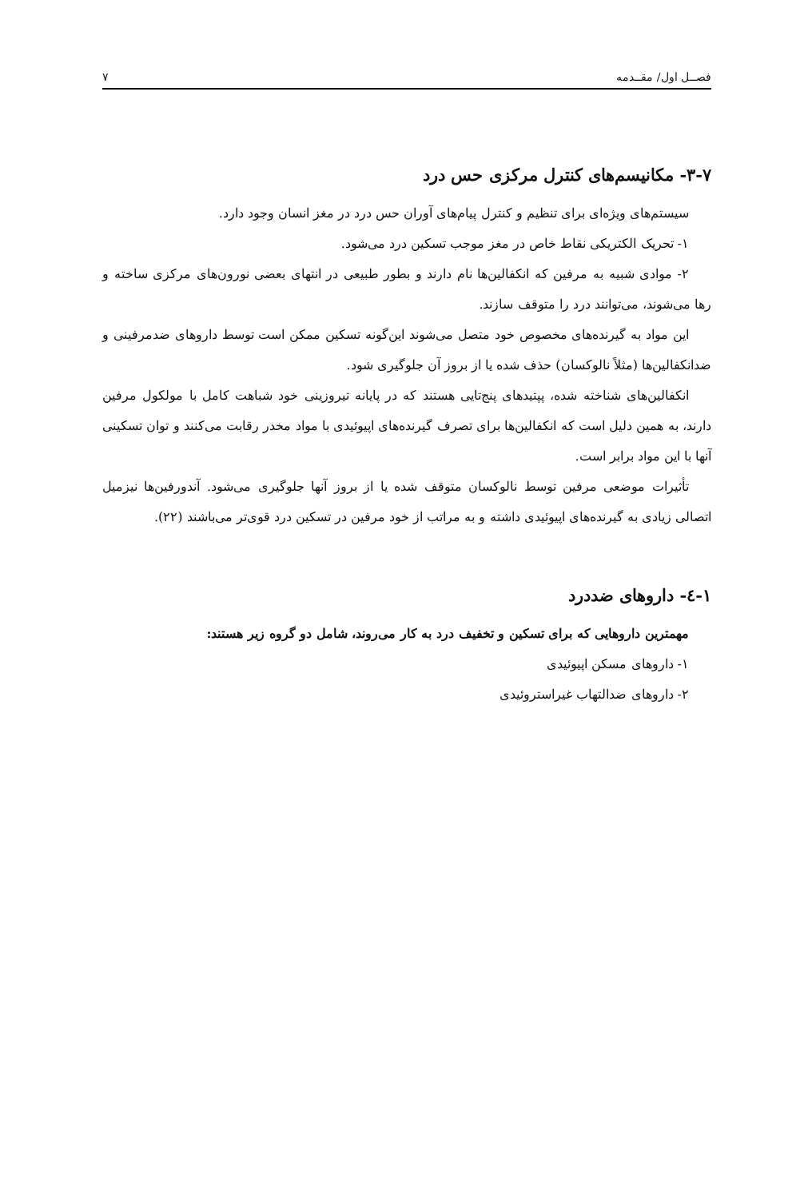فصــل اول/ مقــدمه ۷
۳-۷- مکانیسم‌های کنترل مرکزی حس درد
سیستم‌های ویژه‌ای برای تنظیم و کنترل پیام‌های آوران حس درد در مغز انسان وجود دارد.
۱- تحریک الکتریکی نقاط خاص در مغز موجب تسکین درد می‌شود.
۲- موادی شبیه به مرفین که انکفالین‌ها نام دارند و بطور طبیعی در انتهای بعضی نورون‌های مرکزی ساخته و رها می‌شوند، می‌توانند درد را متوقف سازند.
این مواد به گیرنده‌های مخصوص خود متصل می‌شوند این‌گونه تسکین ممکن است توسط داروهای ضدمرفینی و ضدانکفالین‌ها (مثلاً نالوکسان) حذف شده یا از بروز آن جلوگیری شود.
انکفالین‌های شناخته شده، پپتیدهای پنج‌تایی هستند که در پایانه تیروزینی خود شباهت کامل با مولکول مرفین دارند، به همین دلیل است که انکفالین‌ها برای تصرف گیرنده‌های اپیوئیدی با مواد مخدر رقابت می‌کنند و توان تسکینی آنها با این مواد برابر است.
تأثیرات موضعی مرفین توسط نالوکسان متوقف شده یا از بروز آنها جلوگیری می‌شود. آندورفین‌ها نیزمیل اتصالی زیادی به گیرنده‌های اپیوئیدی داشته و به مراتب از خود مرفین در تسکین درد قوی‌تر می‌باشند (۲۲).
۱-٤- داروهای ضددرد
مهمترین داروهایی که برای تسکین و تخفیف درد به کار می‌روند، شامل دو گروه زیر هستند:
۱- داروهای مسکن اپیوئیدی
۲- داروهای ضدالتهاب غیراستروئیدی